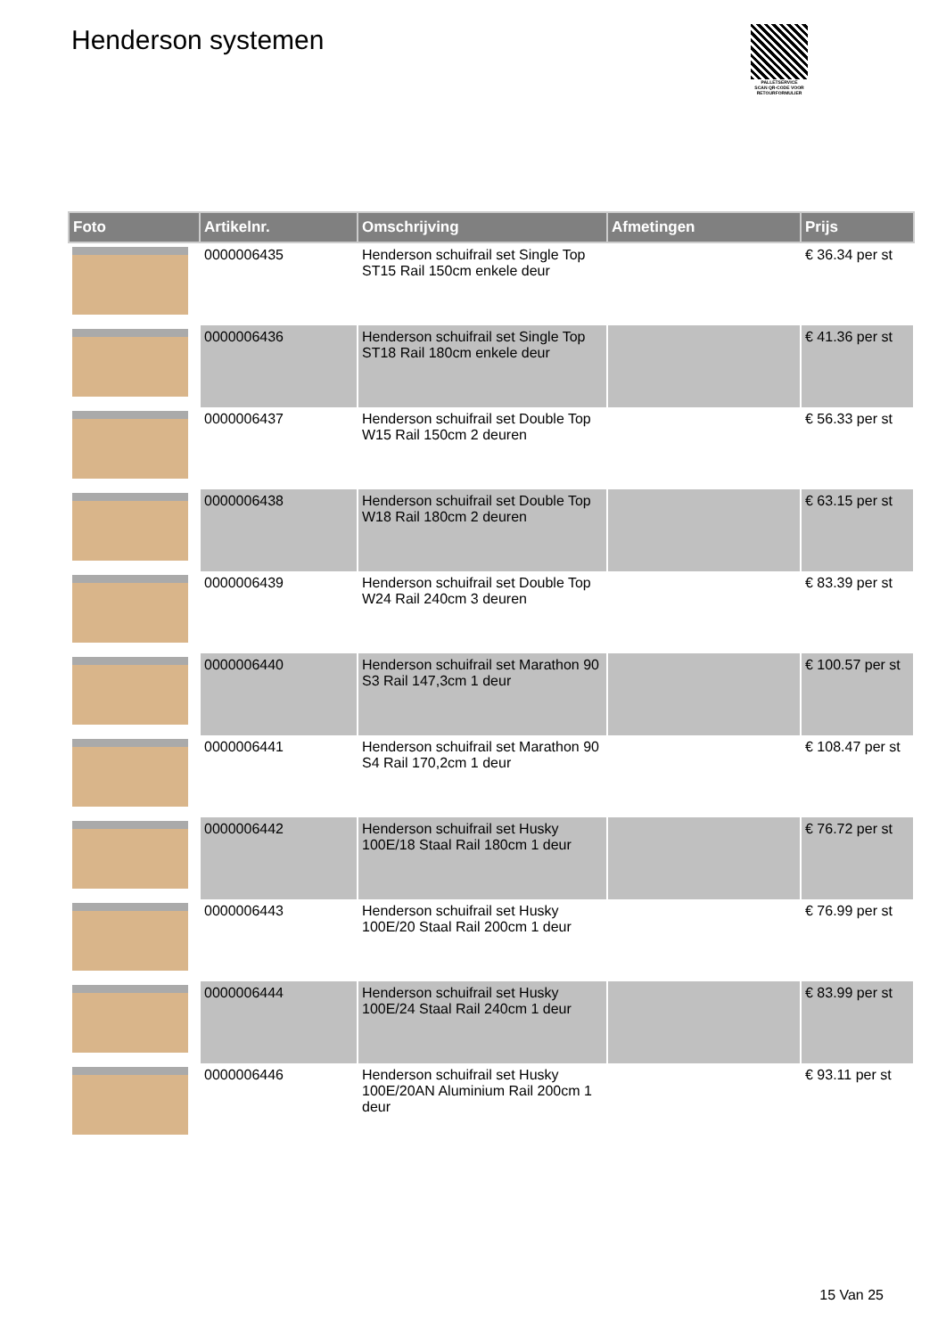Henderson systemen
PALLETSERVICE
SCAN QR-CODE VOOR RETOURFORMULIER
| Foto | Artikelnr. | Omschrijving | Afmetingen | Prijs |
| --- | --- | --- | --- | --- |
| | 0000006435 | Henderson schuifrail set Single Top ST15 Rail 150cm enkele deur | | € 36.34 per st |
| | 0000006436 | Henderson schuifrail set Single Top ST18 Rail 180cm enkele deur | | € 41.36 per st |
| | 0000006437 | Henderson schuifrail set Double Top W15 Rail 150cm 2 deuren | | € 56.33 per st |
| | 0000006438 | Henderson schuifrail set Double Top W18 Rail 180cm 2 deuren | | € 63.15 per st |
| | 0000006439 | Henderson schuifrail set Double Top W24 Rail 240cm 3 deuren | | € 83.39 per st |
| | 0000006440 | Henderson schuifrail set Marathon 90 S3 Rail 147,3cm 1 deur | | € 100.57 per st |
| | 0000006441 | Henderson schuifrail set Marathon 90 S4 Rail 170,2cm 1 deur | | € 108.47 per st |
| | 0000006442 | Henderson schuifrail set Husky 100E/18 Staal Rail 180cm 1 deur | | € 76.72 per st |
| | 0000006443 | Henderson schuifrail set Husky 100E/20 Staal Rail 200cm 1 deur | | € 76.99 per st |
| | 0000006444 | Henderson schuifrail set Husky 100E/24 Staal Rail 240cm 1 deur | | € 83.99 per st |
| | 0000006446 | Henderson schuifrail set Husky 100E/20AN Aluminium Rail 200cm 1 deur | | € 93.11 per st |
15 Van 25